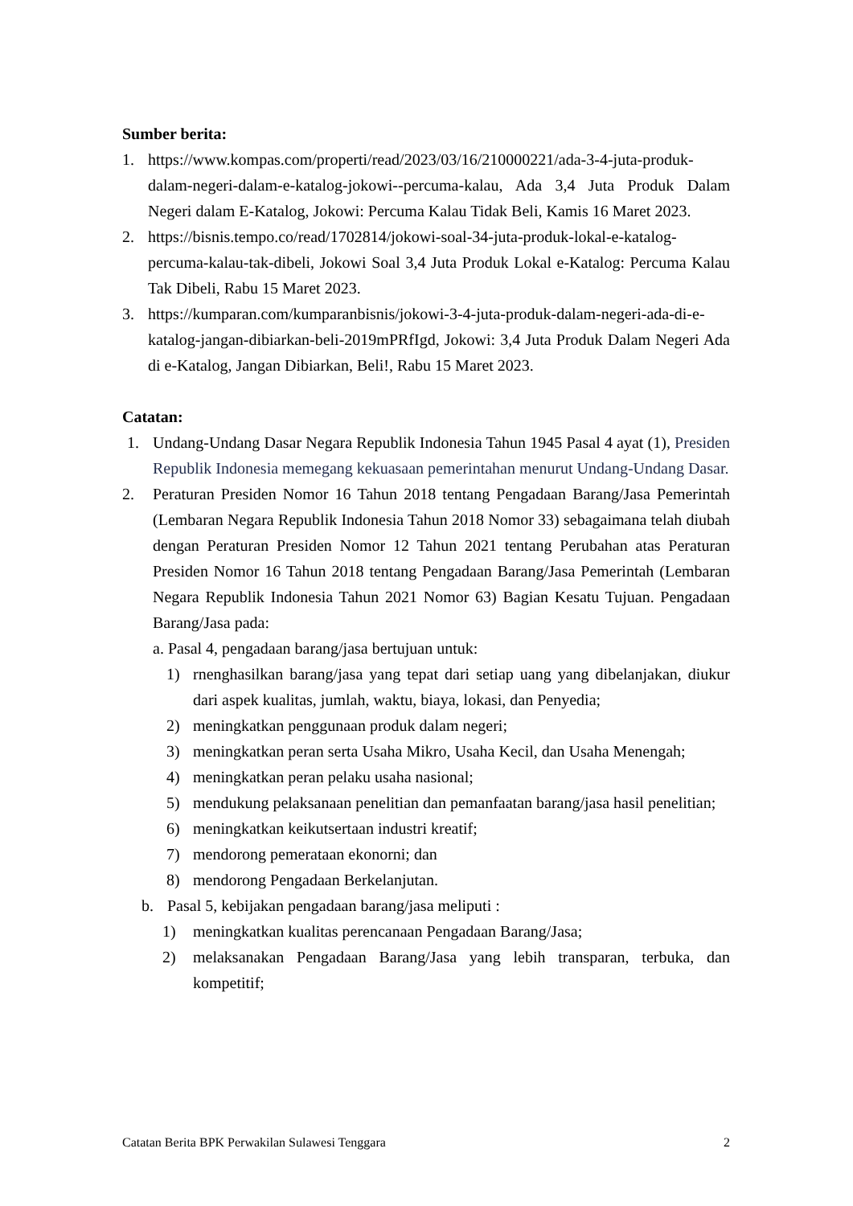Sumber berita:
1. https://www.kompas.com/properti/read/2023/03/16/210000221/ada-3-4-juta-produk-dalam-negeri-dalam-e-katalog-jokowi--percuma-kalau, Ada 3,4 Juta Produk Dalam Negeri dalam E-Katalog, Jokowi: Percuma Kalau Tidak Beli, Kamis 16 Maret 2023.
2. https://bisnis.tempo.co/read/1702814/jokowi-soal-34-juta-produk-lokal-e-katalog-percuma-kalau-tak-dibeli, Jokowi Soal 3,4 Juta Produk Lokal e-Katalog: Percuma Kalau Tak Dibeli, Rabu 15 Maret 2023.
3. https://kumparan.com/kumparanbisnis/jokowi-3-4-juta-produk-dalam-negeri-ada-di-e-katalog-jangan-dibiarkan-beli-2019mPRfIgd, Jokowi: 3,4 Juta Produk Dalam Negeri Ada di e-Katalog, Jangan Dibiarkan, Beli!, Rabu 15 Maret 2023.
Catatan:
1. Undang-Undang Dasar Negara Republik Indonesia Tahun 1945 Pasal 4 ayat (1), Presiden Republik Indonesia memegang kekuasaan pemerintahan menurut Undang-Undang Dasar.
2. Peraturan Presiden Nomor 16 Tahun 2018 tentang Pengadaan Barang/Jasa Pemerintah (Lembaran Negara Republik Indonesia Tahun 2018 Nomor 33) sebagaimana telah diubah dengan Peraturan Presiden Nomor 12 Tahun 2021 tentang Perubahan atas Peraturan Presiden Nomor 16 Tahun 2018 tentang Pengadaan Barang/Jasa Pemerintah (Lembaran Negara Republik Indonesia Tahun 2021 Nomor 63) Bagian Kesatu Tujuan. Pengadaan Barang/Jasa pada:
a. Pasal 4, pengadaan barang/jasa bertujuan untuk:
1) rnenghasilkan barang/jasa yang tepat dari setiap uang yang dibelanjakan, diukur dari aspek kualitas, jumlah, waktu, biaya, lokasi, dan Penyedia;
2) meningkatkan penggunaan produk dalam negeri;
3) meningkatkan peran serta Usaha Mikro, Usaha Kecil, dan Usaha Menengah;
4) meningkatkan peran pelaku usaha nasional;
5) mendukung pelaksanaan penelitian dan pemanfaatan barang/jasa hasil penelitian;
6) meningkatkan keikutsertaan industri kreatif;
7) mendorong pemerataan ekonorni; dan
8) mendorong Pengadaan Berkelanjutan.
b. Pasal 5, kebijakan pengadaan barang/jasa meliputi :
1) meningkatkan kualitas perencanaan Pengadaan Barang/Jasa;
2) melaksanakan Pengadaan Barang/Jasa yang lebih transparan, terbuka, dan kompetitif;
Catatan Berita BPK Perwakilan Sulawesi Tenggara 2